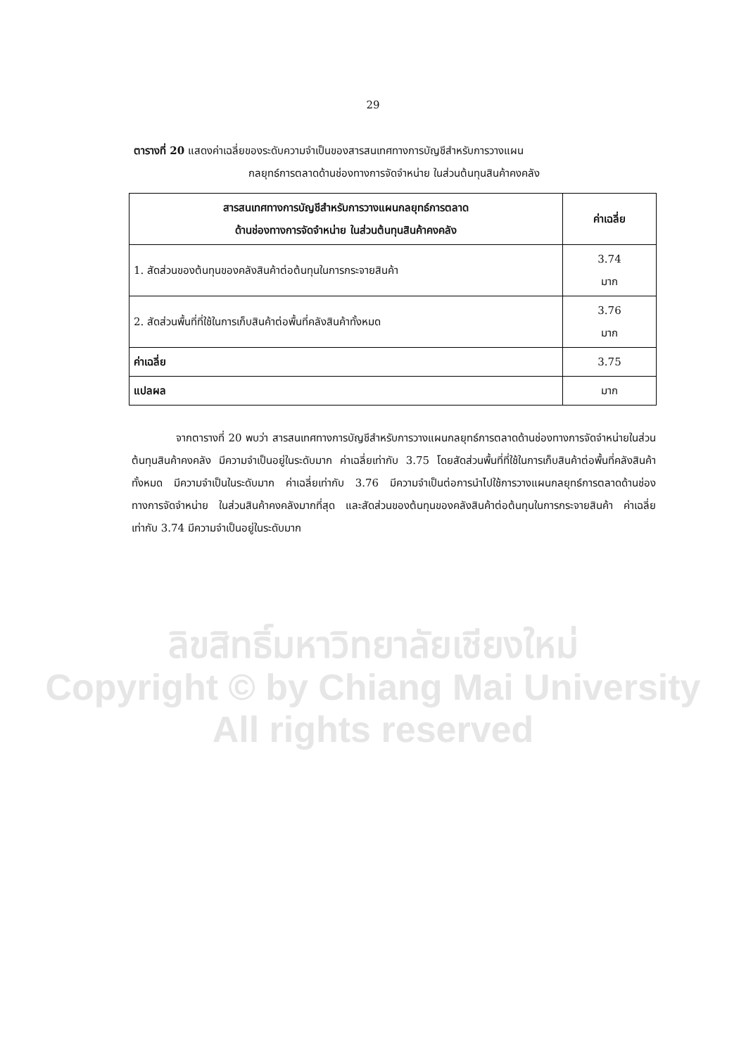29
ตารางที่ 20 แสดงค่าเฉลี่ยของระดับความจำเป็นของสารสนเทศทางการบัญชีสำหรับการวางแผน
กลยุทธ์การตลาดด้านช่องทางการจัดจำหน่าย ในส่วนต้นทุนสินค้าคงคลัง
| สารสนเทศทางการบัญชีสำหรับการวางแผนกลยุทธ์การตลาด ด้านช่องทางการจัดจำหน่าย ในส่วนต้นทุนสินค้าคงคลัง | ค่าเฉลี่ย |
| --- | --- |
| 1. สัดส่วนของต้นทุนของคลังสินค้าต่อต้นทุนในการกระจายสินค้า | 3.74 มาก |
| 2. สัดส่วนพื้นที่ที่ใช้ในการเก็บสินค้าต่อพื้นที่คลังสินค้าทั้งหมด | 3.76 มาก |
| ค่าเฉลี่ย | 3.75 |
| แปลผล | มาก |
จากตารางที่ 20 พบว่า สารสนเทศทางการบัญชีสำหรับการวางแผนกลยุทธ์การตลาดด้านช่องทางการจัดจำหน่ายในส่วนต้นทุนสินค้าคงคลัง มีความจำเป็นอยู่ในระดับมาก ค่าเฉลี่ยเท่ากับ 3.75 โดยสัดส่วนพื้นที่ที่ใช้ในการเก็บสินค้าต่อพื้นที่คลังสินค้าทั้งหมด มีความจำเป็นในระดับมาก ค่าเฉลี่ยเท่ากับ 3.76 มีความจำเป็นต่อการนำไปใช้การวางแผนกลยุทธ์การตลาดด้านช่องทางการจัดจำหน่าย ในส่วนสินค้าคงคลังมากที่สุด และสัดส่วนของต้นทุนของคลังสินค้าต่อต้นทุนในการกระจายสินค้า ค่าเฉลี่ยเท่ากับ 3.74 มีความจำเป็นอยู่ในระดับมาก
ลิขสิทธิ์มหาวิทยาลัยเชียงใหม่
Copyright © by Chiang Mai University
All rights reserved